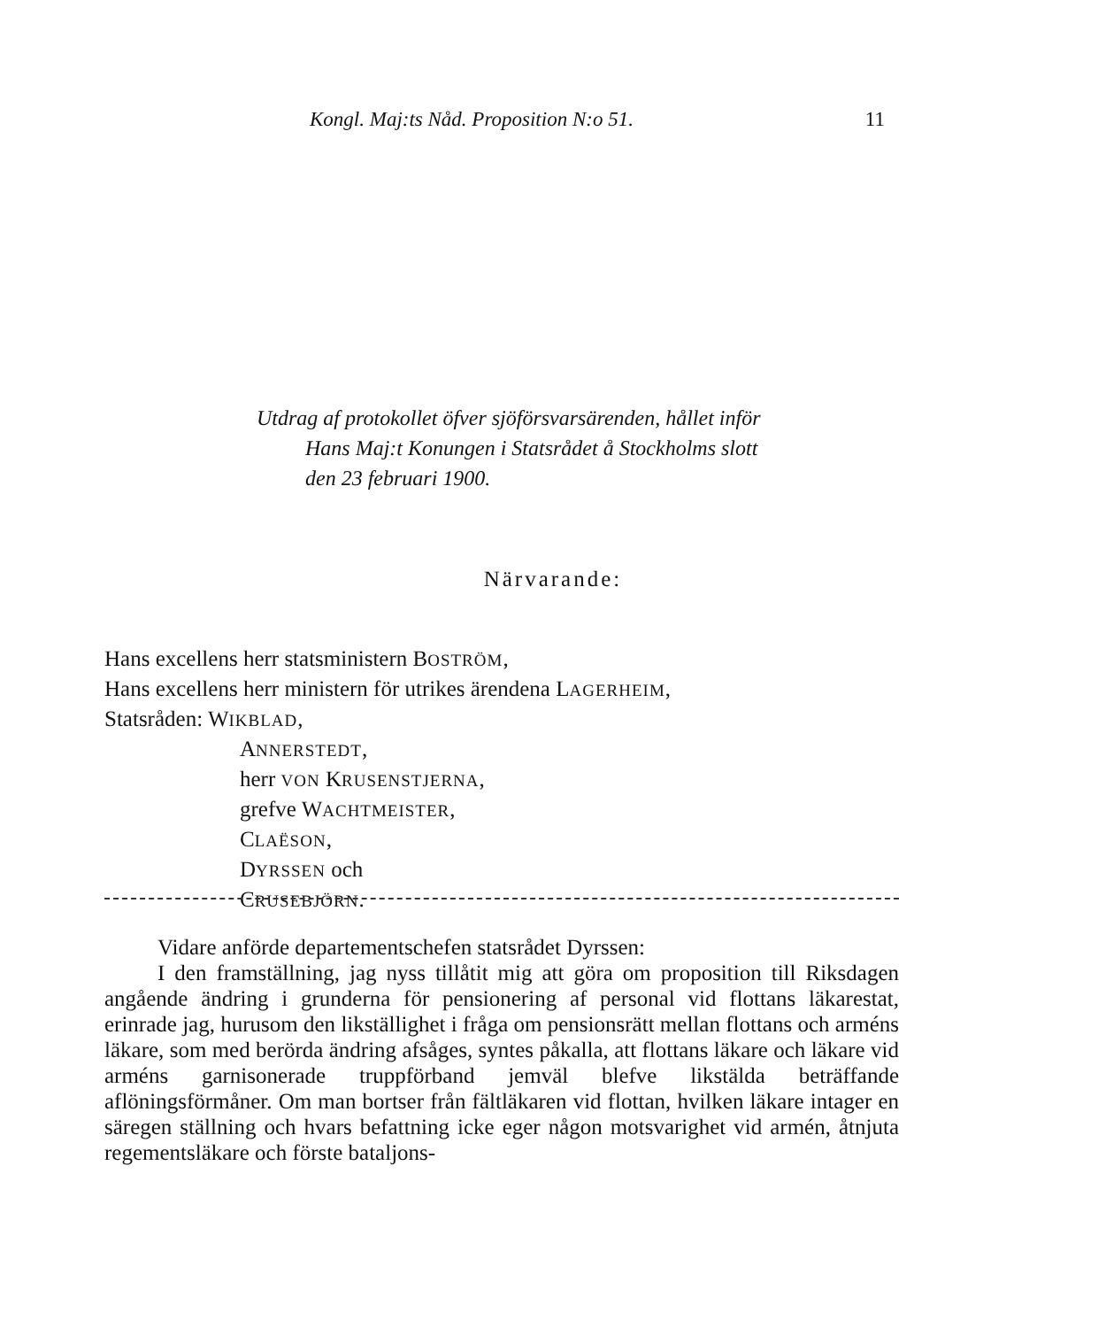Kongl. Maj:ts Nåd. Proposition N:o 51. 11
Utdrag af protokollet öfver sjöförsvarsärenden, hållet inför
Hans Maj:t Konungen i Statsrådet å Stockholms slott
den 23 februari 1900.
Närvarande:
Hans excellens herr statsministern BOSTRÖM,
Hans excellens herr ministern för utrikes ärendena LAGERHEIM,
Statsråden: WIKBLAD,
ANNERSTEDT,
herr VON KRUSENSTJERNA,
grefve WACHTMEISTER,
CLAËSON,
DYRSSEN och
CRUSEBJÖRN.
Vidare anförde departementschefen statsrådet Dyrssen:
I den framställning, jag nyss tillåtit mig att göra om proposition till Riksdagen angående ändring i grunderna för pensionering af personal vid flottans läkarestat, erinrade jag, hurusom den likställighet i fråga om pensionsrätt mellan flottans och arméns läkare, som med berörda ändring afsåges, syntes påkalla, att flottans läkare och läkare vid arméns garnisonerade truppförband jemväl blefve likstälda beträffande aflöningsförmåner. Om man bortser från fältläkaren vid flottan, hvilken läkare intager en säregen ställning och hvars befattning icke eger någon motsvarighet vid armén, åtnjuta regementsläkare och förste bataljons-